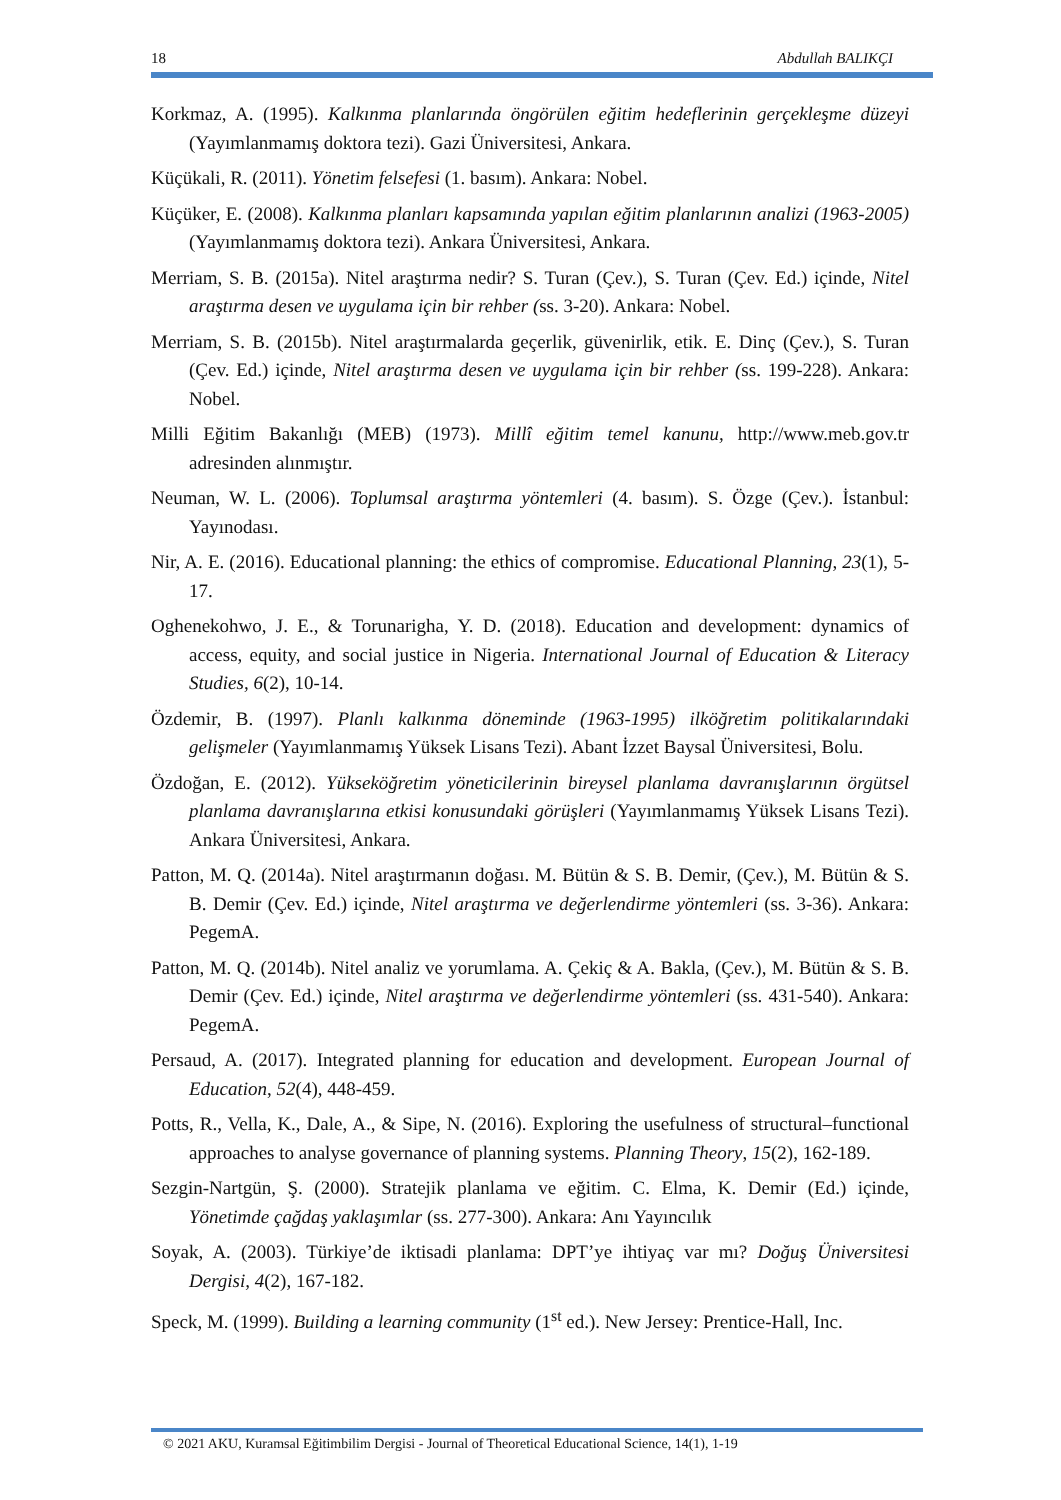18 Abdullah BALIKÇI
Korkmaz, A. (1995). Kalkınma planlarında öngörülen eğitim hedeflerinin gerçekleşme düzeyi (Yayımlanmamış doktora tezi). Gazi Üniversitesi, Ankara.
Küçükali, R. (2011). Yönetim felsefesi (1. basım). Ankara: Nobel.
Küçüker, E. (2008). Kalkınma planları kapsamında yapılan eğitim planlarının analizi (1963-2005) (Yayımlanmamış doktora tezi). Ankara Üniversitesi, Ankara.
Merriam, S. B. (2015a). Nitel araştırma nedir? S. Turan (Çev.), S. Turan (Çev. Ed.) içinde, Nitel araştırma desen ve uygulama için bir rehber (ss. 3-20). Ankara: Nobel.
Merriam, S. B. (2015b). Nitel araştırmalarda geçerlik, güvenirlik, etik. E. Dinç (Çev.), S. Turan (Çev. Ed.) içinde, Nitel araştırma desen ve uygulama için bir rehber (ss. 199-228). Ankara: Nobel.
Milli Eğitim Bakanlığı (MEB) (1973). Millî eğitim temel kanunu, http://www.meb.gov.tr adresinden alınmıştır.
Neuman, W. L. (2006). Toplumsal araştırma yöntemleri (4. basım). S. Özge (Çev.). İstanbul: Yayınodası.
Nir, A. E. (2016). Educational planning: the ethics of compromise. Educational Planning, 23(1), 5-17.
Oghenekohwo, J. E., & Torunarigha, Y. D. (2018). Education and development: dynamics of access, equity, and social justice in Nigeria. International Journal of Education & Literacy Studies, 6(2), 10-14.
Özdemir, B. (1997). Planlı kalkınma döneminde (1963-1995) ilköğretim politikalarındaki gelişmeler (Yayımlanmamış Yüksek Lisans Tezi). Abant İzzet Baysal Üniversitesi, Bolu.
Özdoğan, E. (2012). Yükseköğretim yöneticilerinin bireysel planlama davranışlarının örgütsel planlama davranışlarına etkisi konusundaki görüşleri (Yayımlanmamış Yüksek Lisans Tezi). Ankara Üniversitesi, Ankara.
Patton, M. Q. (2014a). Nitel araştırmanın doğası. M. Bütün & S. B. Demir, (Çev.), M. Bütün & S. B. Demir (Çev. Ed.) içinde, Nitel araştırma ve değerlendirme yöntemleri (ss. 3-36). Ankara: PegemA.
Patton, M. Q. (2014b). Nitel analiz ve yorumlama. A. Çekiç & A. Bakla, (Çev.), M. Bütün & S. B. Demir (Çev. Ed.) içinde, Nitel araştırma ve değerlendirme yöntemleri (ss. 431-540). Ankara: PegemA.
Persaud, A. (2017). Integrated planning for education and development. European Journal of Education, 52(4), 448-459.
Potts, R., Vella, K., Dale, A., & Sipe, N. (2016). Exploring the usefulness of structural–functional approaches to analyse governance of planning systems. Planning Theory, 15(2), 162-189.
Sezgin-Nartgün, Ş. (2000). Stratejik planlama ve eğitim. C. Elma, K. Demir (Ed.) içinde, Yönetimde çağdaş yaklaşımlar (ss. 277-300). Ankara: Anı Yayıncılık
Soyak, A. (2003). Türkiye’de iktisadi planlama: DPT’ye ihtiyaç var mı? Doğuş Üniversitesi Dergisi, 4(2), 167-182.
Speck, M. (1999). Building a learning community (1<sup>st</sup> ed.). New Jersey: Prentice-Hall, Inc.
© 2021 AKU, Kuramsal Eğitimbilim Dergisi - Journal of Theoretical Educational Science, 14(1), 1-19